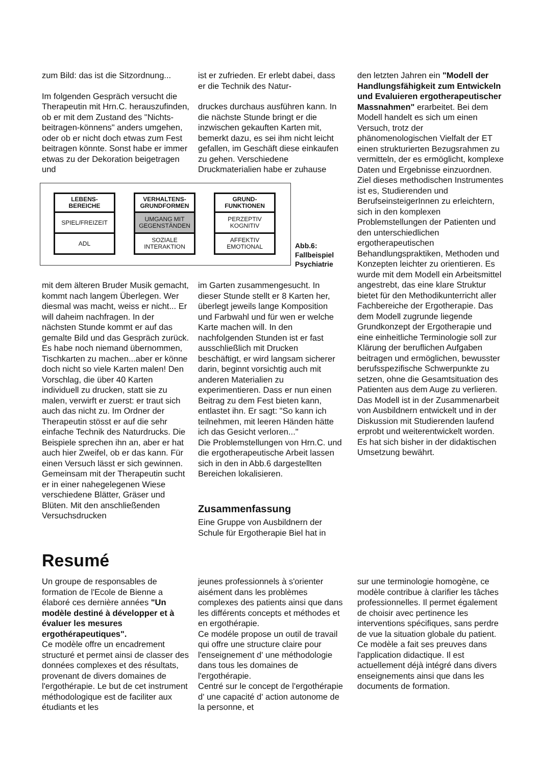zum Bild: das ist die Sitzordnung...
Im folgenden Gespräch versucht die Therapeutin mit Hrn.C. herauszufinden, ob er mit dem Zustand des "Nichts-beitragen-könnens" anders umgehen, oder ob er nicht doch etwas zum Fest beitragen könnte. Sonst habe er immer etwas zu der Dekoration beigetragen und
ist er zufrieden. Er erlebt dabei, dass er die Technik des Natur-
druckes durchaus ausführen kann. In die nächste Stunde bringt er die inzwischen gekauften Karten mit, bemerkt dazu, es sei ihm nicht leicht gefallen, im Geschäft diese einkaufen zu gehen. Verschiedene Druckmaterialien habe er zuhause
LEBENS-
BEREICHE
SPIEL/FREIZEIT
ADL
VERHALTENS-
GRUNDFORMEN
UMGANG MIT
GEGENSTÄNDEN
SOZIALE
INTERAKTION
GRUND-
FUNKTIONEN
PERZEPTIV
KOGNITIV
AFFEKTIV
EMOTIONAL
Abb.6:
Fallbeispiel
Psychiatrie
mit dem älteren Bruder Musik gemacht, kommt nach langem Überlegen. Wer diesmal was macht, weiss er nicht... Er will daheim nachfragen. In der nächsten Stunde kommt er auf das gemalte Bild und das Gespräch zurück. Es habe noch niemand übernommen, Tischkarten zu machen...aber er könne doch nicht so viele Karten malen! Den Vorschlag, die über 40 Karten individuell zu drucken, statt sie zu malen, verwirft er zuerst: er traut sich auch das nicht zu. Im Ordner der Therapeutin stösst er auf die sehr einfache Technik des Naturdrucks. Die Beispiele sprechen ihn an, aber er hat auch hier Zweifel, ob er das kann. Für einen Versuch lässt er sich gewinnen. Gemeinsam mit der Therapeutin sucht er in einer nahegelegenen Wiese verschiedene Blätter, Gräser und Blüten. Mit den anschließenden Versuchsdrucken
im Garten zusammengesucht. In dieser Stunde stellt er 8 Karten her, überlegt jeweils lange Komposition und Farbwahl und für wen er welche Karte machen will. In den nachfolgenden Stunden ist er fast ausschließlich mit Drucken beschäftigt, er wird langsam sicherer darin, beginnt vorsichtig auch mit anderen Materialien zu experimentieren. Dass er nun einen Beitrag zu dem Fest bieten kann, entlastet ihn. Er sagt: "So kann ich teilnehmen, mit leeren Händen hätte ich das Gesicht verloren..."
Die Problemstellungen von Hrn.C. und die ergotherapeutische Arbeit lassen sich in den in Abb.6 dargestellten Bereichen lokalisieren.
Zusammenfassung
Eine Gruppe von Ausbildnern der Schule für Ergotherapie Biel hat in
den letzten Jahren ein "Modell der Handlungsfähigkeit zum Entwickeln und Evaluieren ergotherapeutischer Massnahmen" erarbeitet. Bei dem Modell handelt es sich um einen Versuch, trotz der phänomenologischen Vielfalt der ET einen strukturierten Bezugsrahmen zu vermitteln, der es ermöglicht, komplexe Daten und Ergebnisse einzuordnen.
Ziel dieses methodischen Instrumentes ist es, Studierenden und BerufseinsteigerInnen zu erleichtern, sich in den komplexen Problemstellungen der Patienten und den unterschiedlichen ergotherapeutischen Behandlungspraktiken, Methoden und Konzepten leichter zu orientieren. Es wurde mit dem Modell ein Arbeitsmittel angestrebt, das eine klare Struktur bietet für den Methodikunterricht aller Fachbereiche der Ergotherapie. Das dem Modell zugrunde liegende Grundkonzept der Ergotherapie und eine einheitliche Terminologie soll zur Klärung der beruflichen Aufgaben beitragen und ermöglichen, bewusster berufsspezifische Schwerpunkte zu setzen, ohne die Gesamtsituation des Patienten aus dem Auge zu verlieren.
Das Modell ist in der Zusammenarbeit von Ausbildnern entwickelt und in der Diskussion mit Studierenden laufend erprobt und weiterentwickelt worden. Es hat sich bisher in der didaktischen Umsetzung bewährt.
Resumé
Un groupe de responsables de formation de l'Ecole de Bienne a élaboré ces dernière années "Un modèle destiné à développer et à évaluer les mesures ergothérapeutiques".
Ce modèle offre un encadrement structuré et permet ainsi de classer des données complexes et des résultats, provenant de divers domaines de l'ergothérapie. Le but de cet instrument méthodologique est de faciliter aux étudiants et les
jeunes professionnels à s'orienter aisément dans les problèmes complexes des patients ainsi que dans les différents concepts et méthodes et en ergothérapie.
Ce modéle propose un outil de travail qui offre une structure claire pour l'enseignement d' une méthodologie dans tous les domaines de l'ergothérapie.
Centré sur le concept de l'ergothérapie d' une capacité d' action autonome de la personne, et
sur une terminologie homogène, ce modèle contribue à clarifier les tâches professionnelles. Il permet également de choisir avec pertinence les interventions spécifiques, sans perdre de vue la situation globale du patient.
Ce modèle a fait ses preuves dans l'application didactique. Il est actuellement déjà intégré dans divers enseignements ainsi que dans les documents de formation.